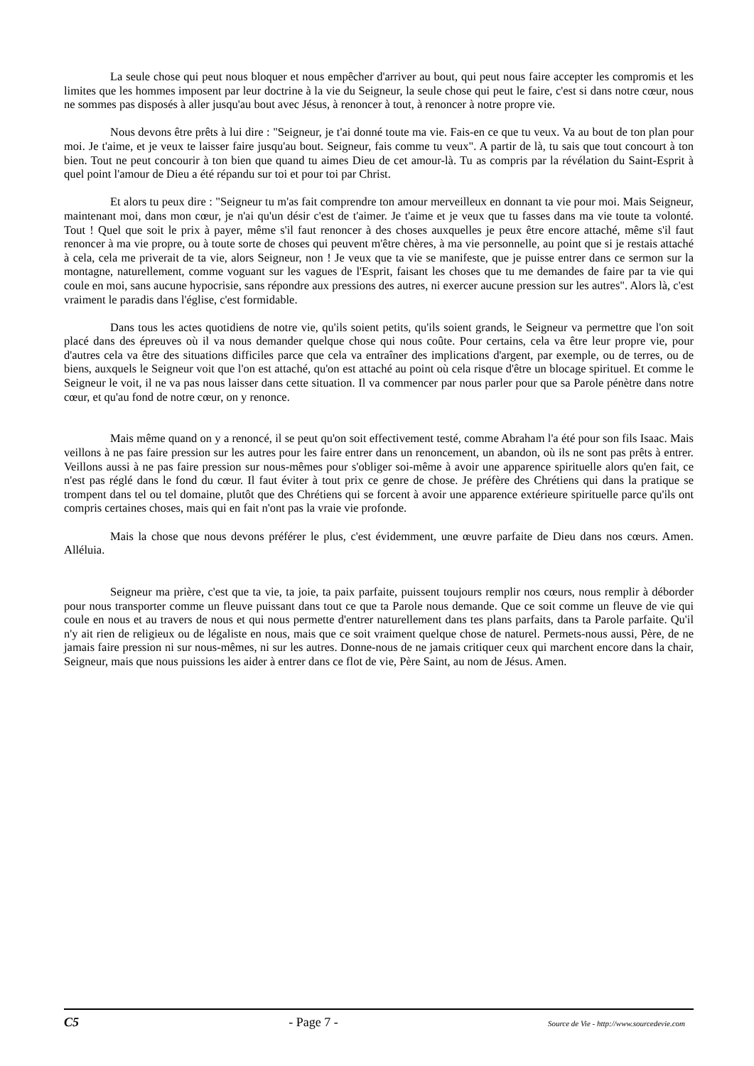La seule chose qui peut nous bloquer et nous empêcher d'arriver au bout, qui peut nous faire accepter les compromis et les limites que les hommes imposent par leur doctrine à la vie du Seigneur, la seule chose qui peut le faire, c'est si dans notre cœur, nous ne sommes pas disposés à aller jusqu'au bout avec Jésus, à renoncer à tout, à renoncer à notre propre vie.
Nous devons être prêts à lui dire : "Seigneur, je t'ai donné toute ma vie. Fais-en ce que tu veux. Va au bout de ton plan pour moi. Je t'aime, et je veux te laisser faire jusqu'au bout. Seigneur, fais comme tu veux". A partir de là, tu sais que tout concourt à ton bien. Tout ne peut concourir à ton bien que quand tu aimes Dieu de cet amour-là. Tu as compris par la révélation du Saint-Esprit à quel point l'amour de Dieu a été répandu sur toi et pour toi par Christ.
Et alors tu peux dire : "Seigneur tu m'as fait comprendre ton amour merveilleux en donnant ta vie pour moi. Mais Seigneur, maintenant moi, dans mon cœur, je n'ai qu'un désir c'est de t'aimer. Je t'aime et je veux que tu fasses dans ma vie toute ta volonté. Tout ! Quel que soit le prix à payer, même s'il faut renoncer à des choses auxquelles je peux être encore attaché, même s'il faut renoncer à ma vie propre, ou à toute sorte de choses qui peuvent m'être chères, à ma vie personnelle, au point que si je restais attaché à cela, cela me priverait de ta vie, alors Seigneur, non ! Je veux que ta vie se manifeste, que je puisse entrer dans ce sermon sur la montagne, naturellement, comme voguant sur les vagues de l'Esprit, faisant les choses que tu me demandes de faire par ta vie qui coule en moi, sans aucune hypocrisie, sans répondre aux pressions des autres, ni exercer aucune pression sur les autres". Alors là, c'est vraiment le paradis dans l'église, c'est formidable.
Dans tous les actes quotidiens de notre vie, qu'ils soient petits, qu'ils soient grands, le Seigneur va permettre que l'on soit placé dans des épreuves où il va nous demander quelque chose qui nous coûte. Pour certains, cela va être leur propre vie, pour d'autres cela va être des situations difficiles parce que cela va entraîner des implications d'argent, par exemple, ou de terres, ou de biens, auxquels le Seigneur voit que l'on est attaché, qu'on est attaché au point où cela risque d'être un blocage spirituel. Et comme le Seigneur le voit, il ne va pas nous laisser dans cette situation. Il va commencer par nous parler pour que sa Parole pénètre dans notre cœur, et qu'au fond de notre cœur, on y renonce.
Mais même quand on y a renoncé, il se peut qu'on soit effectivement testé, comme Abraham l'a été pour son fils Isaac. Mais veillons à ne pas faire pression sur les autres pour les faire entrer dans un renoncement, un abandon, où ils ne sont pas prêts à entrer. Veillons aussi à ne pas faire pression sur nous-mêmes pour s'obliger soi-même à avoir une apparence spirituelle alors qu'en fait, ce n'est pas réglé dans le fond du cœur. Il faut éviter à tout prix ce genre de chose. Je préfère des Chrétiens qui dans la pratique se trompent dans tel ou tel domaine, plutôt que des Chrétiens qui se forcent à avoir une apparence extérieure spirituelle parce qu'ils ont compris certaines choses, mais qui en fait n'ont pas la vraie vie profonde.
Mais la chose que nous devons préférer le plus, c'est évidemment, une œuvre parfaite de Dieu dans nos cœurs. Amen. Alléluia.
Seigneur ma prière, c'est que ta vie, ta joie, ta paix parfaite, puissent toujours remplir nos cœurs, nous remplir à déborder pour nous transporter comme un fleuve puissant dans tout ce que ta Parole nous demande. Que ce soit comme un fleuve de vie qui coule en nous et au travers de nous et qui nous permette d'entrer naturellement dans tes plans parfaits, dans ta Parole parfaite. Qu'il n'y ait rien de religieux ou de légaliste en nous, mais que ce soit vraiment quelque chose de naturel. Permets-nous aussi, Père, de ne jamais faire pression ni sur nous-mêmes, ni sur les autres. Donne-nous de ne jamais critiquer ceux qui marchent encore dans la chair, Seigneur, mais que nous puissions les aider à entrer dans ce flot de vie, Père Saint, au nom de Jésus. Amen.
C5 - Page 7 - Source de Vie - http://www.sourcedevie.com